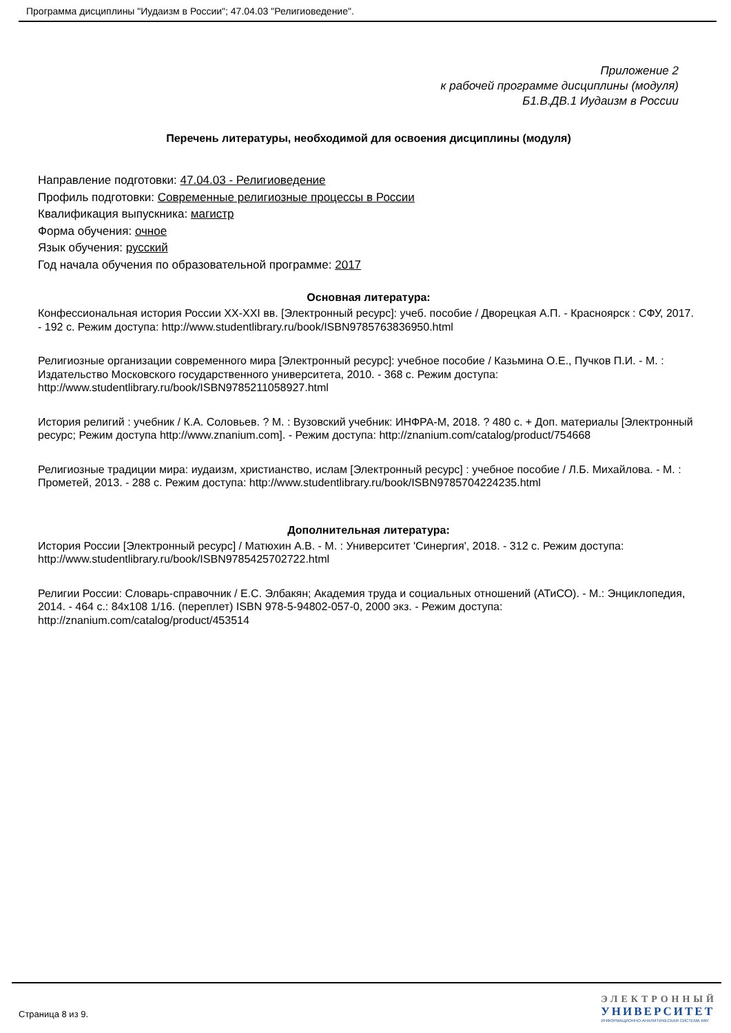Программа дисциплины "Иудаизм в России"; 47.04.03 "Религиоведение".
Приложение 2
к рабочей программе дисциплины (модуля)
Б1.В.ДВ.1 Иудаизм в России
Перечень литературы, необходимой для освоения дисциплины (модуля)
Направление подготовки: 47.04.03 - Религиоведение
Профиль подготовки: Современные религиозные процессы в России
Квалификация выпускника: магистр
Форма обучения: очное
Язык обучения: русский
Год начала обучения по образовательной программе: 2017
Основная литература:
Конфессиональная история России XX-XXI вв. [Электронный ресурс]: учеб. пособие / Дворецкая А.П. - Красноярск : СФУ, 2017. - 192 с. Режим доступа: http://www.studentlibrary.ru/book/ISBN9785763836950.html
Религиозные организации современного мира [Электронный ресурс]: учебное пособие / Казьмина О.Е., Пучков П.И. - М. : Издательство Московского государственного университета, 2010. - 368 с. Режим доступа: http://www.studentlibrary.ru/book/ISBN9785211058927.html
История религий : учебник / К.А. Соловьев. ? М. : Вузовский учебник: ИНФРА-М, 2018. ? 480 с. + Доп. материалы [Электронный ресурс; Режим доступа http://www.znanium.com]. - Режим доступа: http://znanium.com/catalog/product/754668
Религиозные традиции мира: иудаизм, христианство, ислам [Электронный ресурс] : учебное пособие / Л.Б. Михайлова. - М. : Прометей, 2013. - 288 с. Режим доступа: http://www.studentlibrary.ru/book/ISBN9785704224235.html
Дополнительная литература:
История России [Электронный ресурс] / Матюхин А.В. - М. : Университет 'Синергия', 2018. - 312 с. Режим доступа: http://www.studentlibrary.ru/book/ISBN9785425702722.html
Религии России: Словарь-справочник / Е.С. Элбакян; Академия труда и социальных отношений (АТиСО). - М.: Энциклопедия, 2014. - 464 с.: 84x108 1/16. (переплет) ISBN 978-5-94802-057-0, 2000 экз. - Режим доступа: http://znanium.com/catalog/product/453514
Страница 8 из 9.
ЭЛЕКТРОННЫЙ
УНИВЕРСИТЕТ
ИНФОРМАЦИОННО-АНАЛИТИЧЕСКАЯ СИСТЕМА КФУ